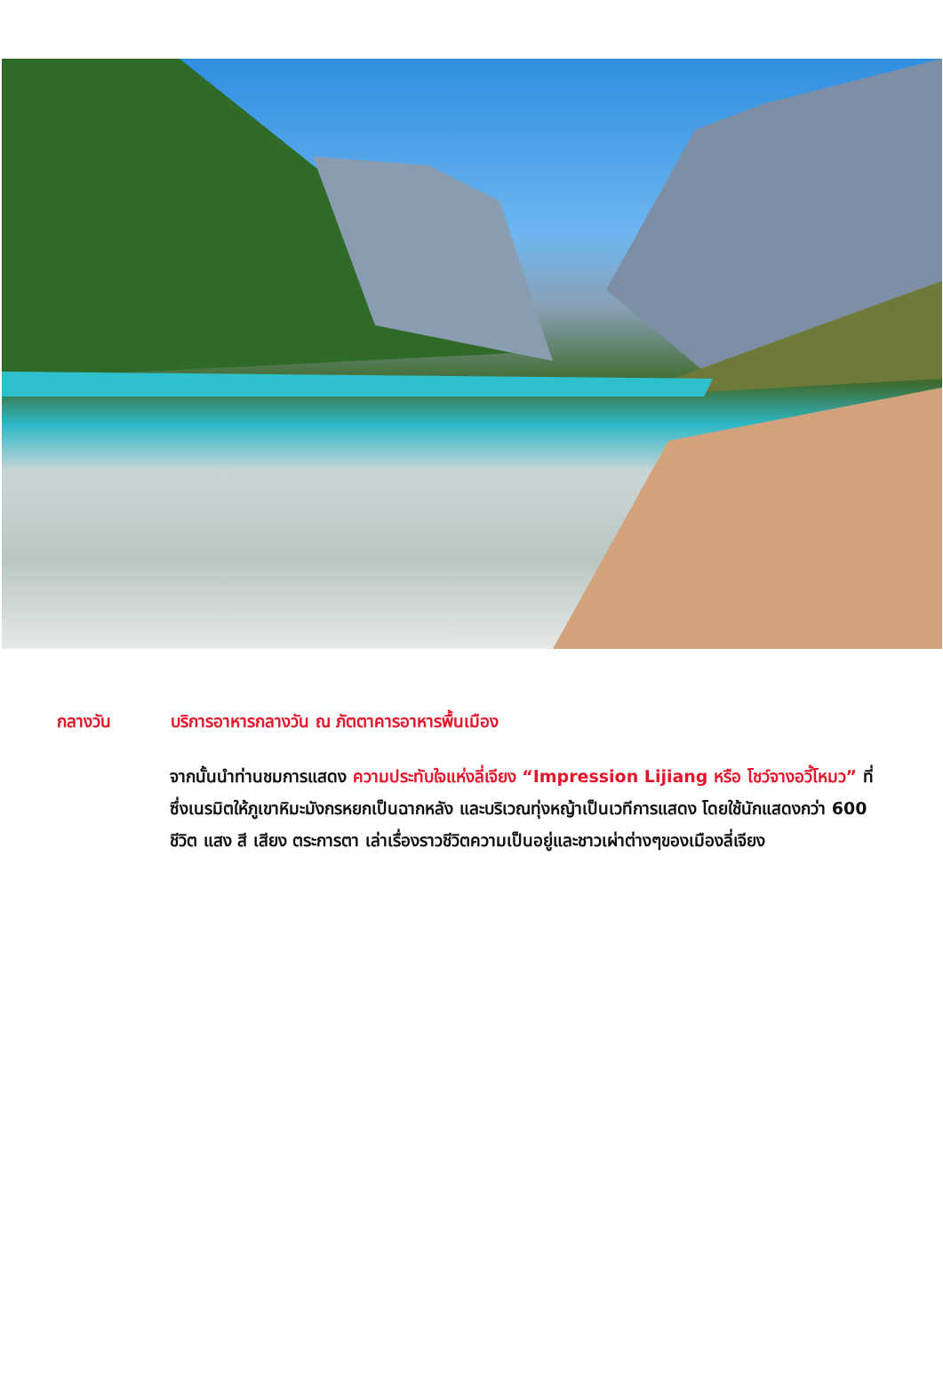กลางวัน บริการอาหารกลางวัน ณ ภัตตาคารอาหารพื้นเมือง
จากนั้นนำท่านชมการแสดง ความประทับใจแห่งลี่เจียง “Impression Lijiang หรือ โชว์จางอวี้โหมว” ที่ซึ่งเนรมิตให้ภูเขาหิมะมังกรหยกเป็นฉากหลัง และบริเวณทุ่งหญ้าเป็นเวทีการแสดง โดยใช้นักแสดงกว่า 600 ชีวิต แสง สี เสียง ตระการตา เล่าเรื่องราวชีวิตความเป็นอยู่และชาวเผ่าต่างๆของเมืองลี่เจียง